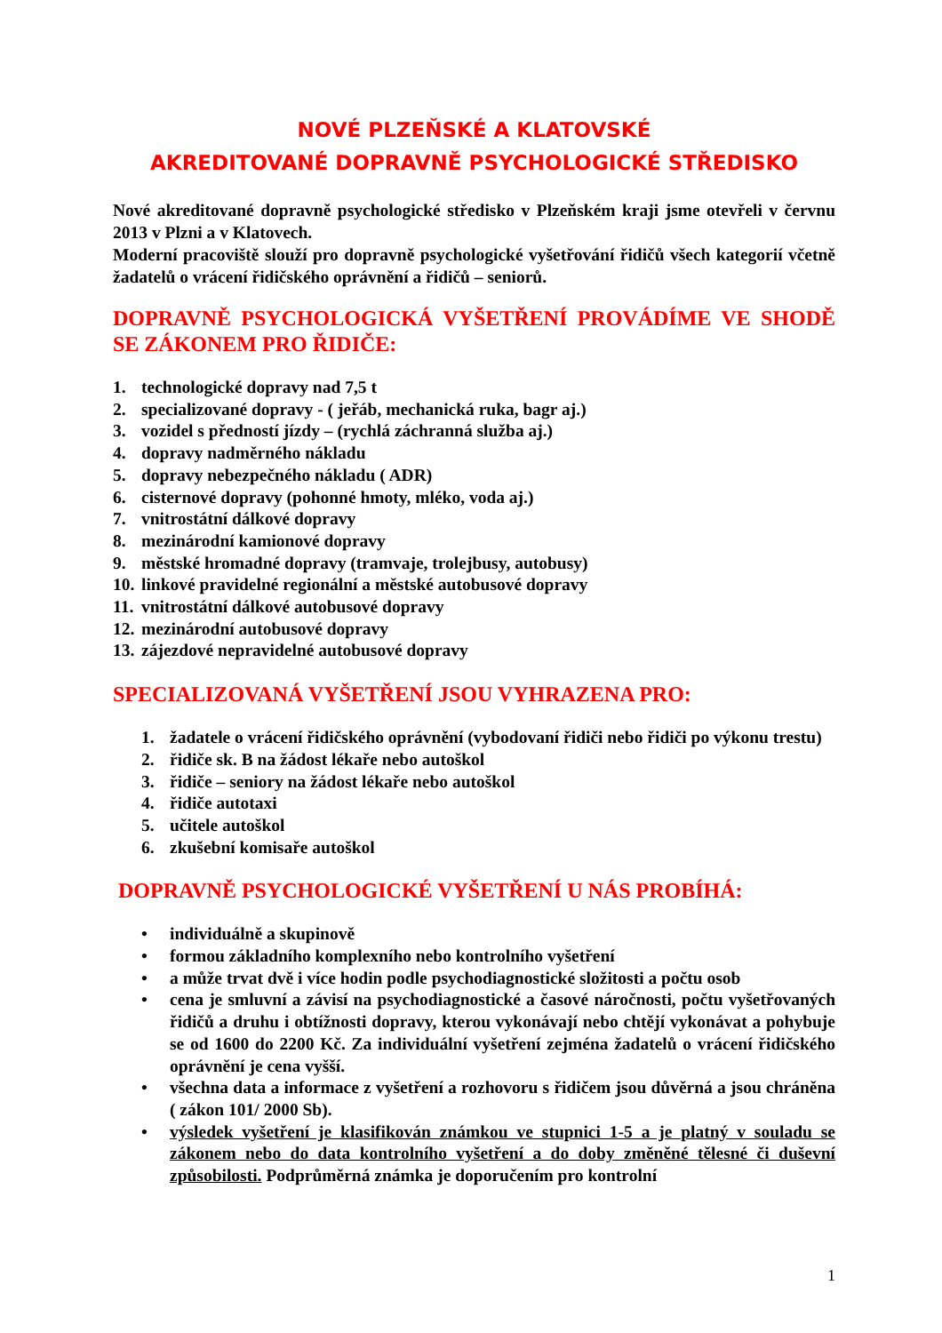NOVÉ PLZEŇSKÉ A KLATOVSKÉ
AKREDITOVANÉ DOPRAVNĚ PSYCHOLOGICKÉ STŘEDISKO
Nové akreditované dopravně psychologické středisko v Plzeňském kraji jsme otevřeli v červnu 2013 v Plzni a v Klatovech.
Moderní pracoviště slouží pro dopravně psychologické vyšetřování řidičů všech kategorií včetně žadatelů o vrácení řidičského oprávnění a řidičů – seniorů.
DOPRAVNĚ PSYCHOLOGICKÁ VYŠETŘENÍ PROVÁDÍME VE SHODĚ SE ZÁKONEM PRO ŘIDIČE:
1. technologické dopravy nad 7,5 t
2. specializované dopravy - ( jeřáb, mechanická ruka, bagr aj.)
3. vozidel s předností jízdy – (rychlá záchranná služba aj.)
4. dopravy nadměrného nákladu
5. dopravy nebezpečného nákladu ( ADR)
6. cisternové dopravy (pohonné hmoty, mléko, voda aj.)
7. vnitrostátní dálkové dopravy
8. mezinárodní kamionové dopravy
9. městské hromadné dopravy (tramvaje, trolejbusy, autobusy)
10. linkové pravidelné regionální a městské autobusové dopravy
11. vnitrostátní dálkové autobusové dopravy
12. mezinárodní autobusové dopravy
13. zájezdové nepravidelné autobusové dopravy
SPECIALIZOVANÁ VYŠETŘENÍ JSOU VYHRAZENA PRO:
1. žadatele o vrácení řidičského oprávnění (vybodovaní řidiči nebo řidiči po výkonu trestu)
2. řidiče sk. B na žádost lékaře nebo autoškol
3. řidiče – seniory na žádost lékaře nebo autoškol
4. řidiče autotaxi
5. učitele autoškol
6. zkušební komisaře autoškol
DOPRAVNĚ PSYCHOLOGICKÉ VYŠETŘENÍ U NÁS PROBÍHÁ:
• individuálně a skupinově
• formou základního komplexního nebo kontrolního vyšetření
• a může trvat dvě i více hodin podle psychodiagnostické složitosti a počtu osob
• cena je smluvní a závisí na psychodiagnostické a časové náročnosti, počtu vyšetřovaných řidičů a druhu i obtížnosti dopravy, kterou vykonávají nebo chtějí vykonávat a pohybuje se od 1600 do 2200 Kč. Za individuální vyšetření zejména žadatelů o vrácení řidičského oprávnění je cena vyšší.
• všechna data a informace z vyšetření a rozhovoru s řidičem jsou důvěrná a jsou chráněna ( zákon 101/ 2000 Sb).
• výsledek vyšetření je klasifikován známkou ve stupnici 1-5 a je platný v souladu se zákonem nebo do data kontrolního vyšetření a do doby změněné tělesné či duševní způsobilosti. Podprůměrná známka je doporučením pro kontrolní
1